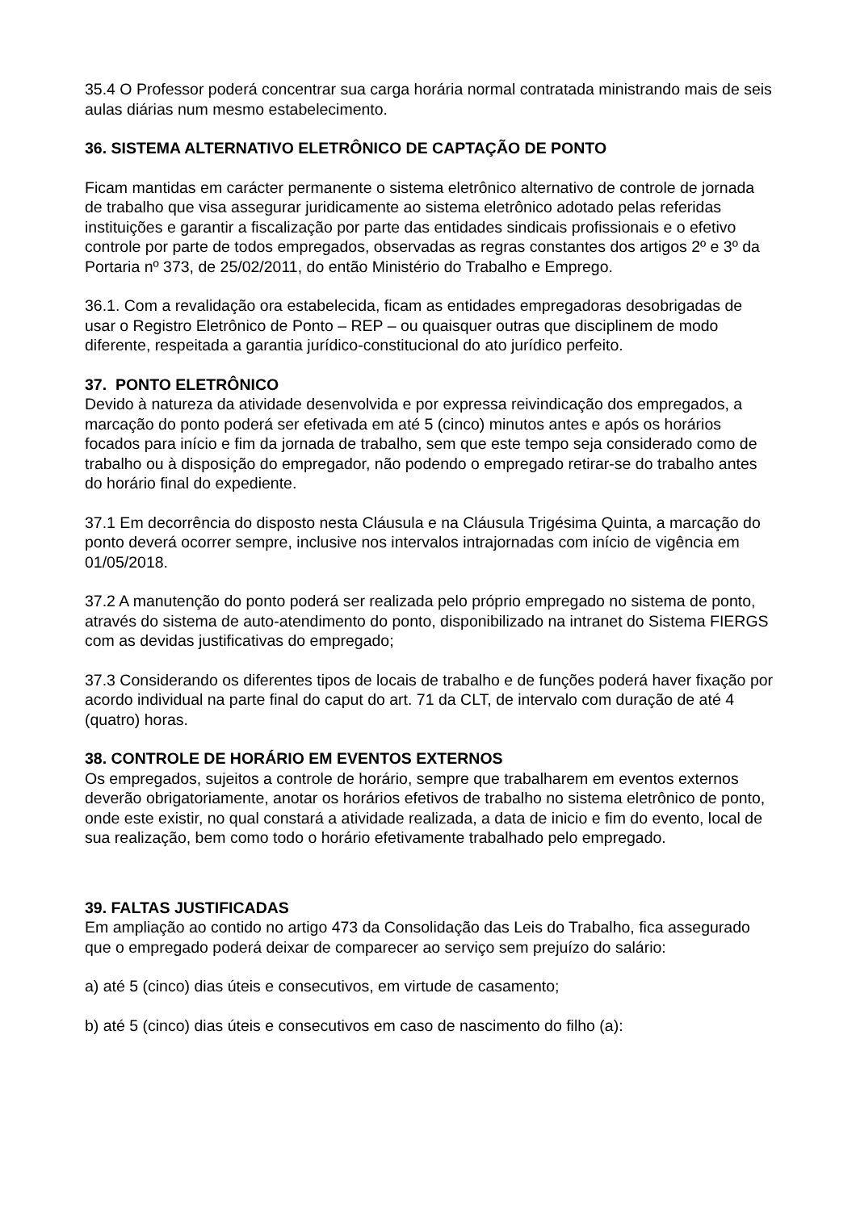35.4 O Professor poderá concentrar sua carga horária normal contratada ministrando mais de seis aulas diárias num mesmo estabelecimento.
36. SISTEMA ALTERNATIVO ELETRÔNICO DE CAPTAÇÃO DE PONTO
Ficam mantidas em carácter permanente o sistema eletrônico alternativo de controle de jornada de trabalho que visa assegurar juridicamente ao sistema eletrônico adotado pelas referidas instituições e garantir a fiscalização por parte das entidades sindicais profissionais e o efetivo controle por parte de todos empregados, observadas as regras constantes dos artigos 2º e 3º da Portaria nº 373, de 25/02/2011, do então Ministério do Trabalho e Emprego.
36.1. Com a revalidação ora estabelecida, ficam as entidades empregadoras desobrigadas de usar o Registro Eletrônico de Ponto – REP – ou quaisquer outras que disciplinem de modo diferente, respeitada a garantia jurídico-constitucional do ato jurídico perfeito.
37. PONTO ELETRÔNICO
Devido à natureza da atividade desenvolvida e por expressa reivindicação dos empregados, a marcação do ponto poderá ser efetivada em até 5 (cinco) minutos antes e após os horários focados para início e fim da jornada de trabalho, sem que este tempo seja considerado como de trabalho ou à disposição do empregador, não podendo o empregado retirar-se do trabalho antes do horário final do expediente.
37.1 Em decorrência do disposto nesta Cláusula e na Cláusula Trigésima Quinta, a marcação do ponto deverá ocorrer sempre, inclusive nos intervalos intrajornadas com início de vigência em 01/05/2018.
37.2 A manutenção do ponto poderá ser realizada pelo próprio empregado no sistema de ponto, através do sistema de auto-atendimento do ponto, disponibilizado na intranet do Sistema FIERGS com as devidas justificativas do empregado;
37.3 Considerando os diferentes tipos de locais de trabalho e de funções poderá haver fixação por acordo individual na parte final do caput do art. 71 da CLT, de intervalo com duração de até 4 (quatro) horas.
38. CONTROLE DE HORÁRIO EM EVENTOS EXTERNOS
Os empregados, sujeitos a controle de horário, sempre que trabalharem em eventos externos deverão obrigatoriamente, anotar os horários efetivos de trabalho no sistema eletrônico de ponto, onde este existir, no qual constará a atividade realizada, a data de inicio e fim do evento, local de sua realização, bem como todo o horário efetivamente trabalhado pelo empregado.
39. FALTAS JUSTIFICADAS
Em ampliação ao contido no artigo 473 da Consolidação das Leis do Trabalho, fica assegurado que o empregado poderá deixar de comparecer ao serviço sem prejuízo do salário:
a) até 5 (cinco) dias úteis e consecutivos, em virtude de casamento;
b) até 5 (cinco) dias úteis e consecutivos em caso de nascimento do filho (a):